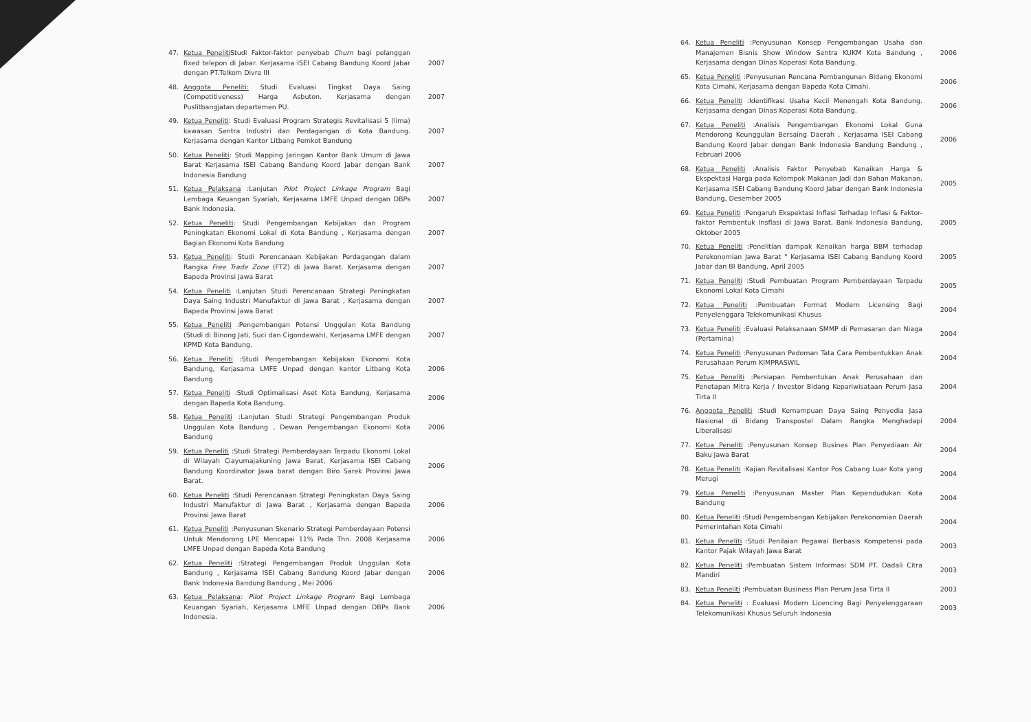47. Ketua Peneliti Studi Faktor-faktor penyebab Churn bagi pelanggan fixed telepon di Jabar. Kerjasama ISEI Cabang Bandung Koord Jabar dengan PT.Telkom Divre III 2007
48. Anggota Peneliti: Studi Evaluasi Tingkat Daya Saing (Competitiveness) Harga Asbuton. Kerjasama dengan Puslitbangjatan departemen PU. 2007
49. Ketua Peneliti: Studi Evaluasi Program Strategis Revitalisasi 5 (lima) kawasan Sentra Industri dan Perdagangan di Kota Bandung. Kerjasama dengan Kantor Litbang Pemkot Bandung 2007
50. Ketua Peneliti: Studi Mapping Jaringan Kantor Bank Umum di Jawa Barat Kerjasama ISEI Cabang Bandung Koord Jabar dengan Bank Indonesia Bandung 2007
51. Ketua Pelaksana :Lanjutan Pilot Project Linkage Program Bagi Lembaga Keuangan Syariah, Kerjasama LMFE Unpad dengan DBPs Bank Indonesia. 2007
52. Ketua Peneliti: Studi Pengembangan Kebijakan dan Program Peningkatan Ekonomi Lokal di Kota Bandung , Kerjasama dengan Bagian Ekonomi Kota Bandung 2007
53. Ketua Peneliti: Studi Perencanaan Kebijakan Perdagangan dalam Rangka Free Trade Zone (FTZ) di Jawa Barat. Kerjasama dengan Bapeda Provinsi Jawa Barat 2007
54. Ketua Peneliti :Lanjutan Studi Perencanaan Strategi Peningkatan Daya Saing Industri Manufaktur di Jawa Barat , Kerjasama dengan Bapeda Provinsi Jawa Barat 2007
55. Ketua Peneliti :Pengembangan Potensi Unggulan Kota Bandung (Studi di Binong Jati, Suci dan Cigondewah), Kerjasama LMFE dengan KPMD Kota Bandung. 2007
56. Ketua Peneliti :Studi Pengembangan Kebijakan Ekonomi Kota Bandung, Kerjasama LMFE Unpad dengan kantor Litbang Kota Bandung 2006
57. Ketua Peneliti :Studi Optimalisasi Aset Kota Bandung, Kerjasama dengan Bapeda Kota Bandung. 2006
58. Ketua Peneliti :Lanjutan Studi Strategi Pengembangan Produk Unggulan Kota Bandung , Dewan Pengembangan Ekonomi Kota Bandung 2006
59. Ketua Peneliti :Studi Strategi Pemberdayaan Terpadu Ekonomi Lokal di Wilayah Ciayumajakuning Jawa Barat, Kerjasama ISEI Cabang Bandung Koordinator Jawa barat dengan Biro Sarek Provinsi Jawa Barat. 2006
60. Ketua Peneliti :Studi Perencanaan Strategi Peningkatan Daya Saing Industri Manufaktur di Jawa Barat , Kerjasama dengan Bapeda Provinsi Jawa Barat 2006
61. Ketua Peneliti :Penyusunan Skenario Strategi Pemberdayaan Potensi Untuk Mendorong LPE Mencapai 11% Pada Thn. 2008 Kerjasama LMFE Unpad dengan Bapeda Kota Bandung 2006
62. Ketua Peneliti :Strategi Pengembangan Produk Unggulan Kota Bandung , Kerjasama ISEI Cabang Bandung Koord Jabar dengan Bank Indonesia Bandung Bandung , Mei 2006 2006
63. Ketua Pelaksana: Pilot Project Linkage Program Bagi Lembaga Keuangan Syariah, Kerjasama LMFE Unpad dengan DBPs Bank Indonesia. 2006
64. Ketua Peneliti :Penyusunan Konsep Pengembangan Usaha dan Manajemen Bisnis Show Window Sentra KUKM Kota Bandung , Kerjasama dengan Dinas Koperasi Kota Bandung. 2006
65. Ketua Peneliti :Penyusunan Rencana Pembangunan Bidang Ekonomi Kota Cimahi, Kerjasama dengan Bapeda Kota Cimahi. 2006
66. Ketua Peneliti :Identifikasi Usaha Kecil Menengah Kota Bandung. Kerjasama dengan Dinas Koperasi Kota Bandung. 2006
67. Ketua Peneliti :Analisis Pengembangan Ekonomi Lokal Guna Mendorong Keunggulan Bersaing Daerah , Kerjasama ISEI Cabang Bandung Koord Jabar dengan Bank Indonesia Bandung Bandung , Februari 2006 2006
68. Ketua Peneliti :Analisis Faktor Penyebab Kenaikan Harga & Ekspektasi Harga pada Kelompok Makanan Jadi dan Bahan Makanan, Kerjasama ISEI Cabang Bandung Koord Jabar dengan Bank Indonesia Bandung, Desember 2005 2005
69. Ketua Peneliti :Pengaruh Ekspektasi Inflasi Terhadap Inflasi & Faktor-faktor Pembentuk Insflasi di Jawa Barat, Bank Indonesia Bandung, Oktober 2005 2005
70. Ketua Peneliti :Penelitian dampak Kenaikan harga BBM terhadap Perekonomian Jawa Barat " Kerjasama ISEI Cabang Bandung Koord Jabar dan BI Bandung, April 2005 2005
71. Ketua Peneliti :Studi Pembuatan Program Pemberdayaan Terpadu Ekonomi Lokal Kota Cimahi 2005
72. Ketua Peneliti :Pembuatan Format Modern Licensing Bagi Penyelenggara Telekomunikasi Khusus 2004
73. Ketua Peneliti :Evaluasi Pelaksanaan SMMP di Pemasaran dan Niaga (Pertamina) 2004
74. Ketua Peneliti :Penyusunan Pedoman Tata Cara Pembentukkan Anak Perusahaan Perum KIMPRASWIL 2004
75. Ketua Peneliti :Persiapan Pembentukan Anak Perusahaan dan Penetapan Mitra Kerja / Investor Bidang Kepariwisataan Perum Jasa Tirta II 2004
76. Anggota Peneliti :Studi Kemampuan Daya Saing Penyedia Jasa Nasional di Bidang Transpostel Dalam Rangka Menghadapi Liberalisasi 2004
77. Ketua Peneliti :Penyusunan Konsep Busines Plan Penyediaan Air Baku Jawa Barat 2004
78. Ketua Peneliti :Kajian Revitalisasi Kantor Pos Cabang Luar Kota yang Merugi 2004
79. Ketua Peneliti :Penyusunan Master Plan Kependudukan Kota Bandung 2004
80. Ketua Peneliti :Studi Pengembangan Kebijakan Perekonomian Daerah Pemerintahan Kota Cimahi 2004
81. Ketua Peneliti :Studi Penilaian Pegawai Berbasis Kompetensi pada Kantor Pajak Wilayah Jawa Barat 2003
82. Ketua Peneliti :Pembuatan Sistem Informasi SDM PT. Dadali Citra Mandiri 2003
83. Ketua Peneliti :Pembuatan Business Plan Perum Jasa Tirta II 2003
84. Ketua Peneliti : Evaluasi Modern Licencing Bagi Penyelenggaraan Telekomunikasi Khusus Seluruh Indonesia 2003